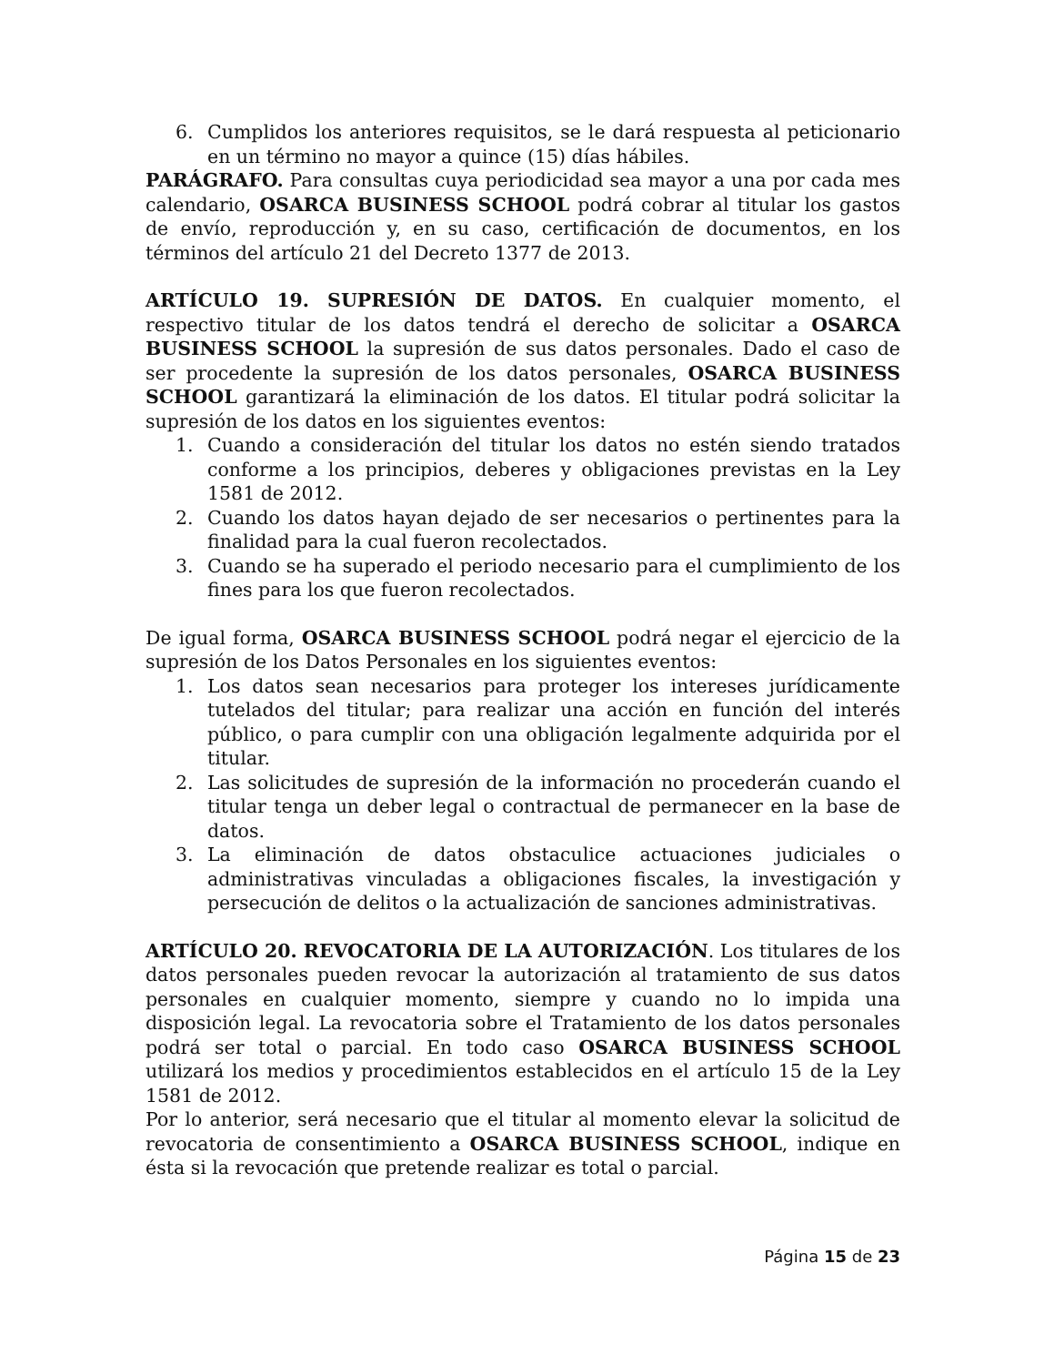6. Cumplidos los anteriores requisitos, se le dará respuesta al peticionario en un término no mayor a quince (15) días hábiles.
PARÁGRAFO. Para consultas cuya periodicidad sea mayor a una por cada mes calendario, OSARCA BUSINESS SCHOOL podrá cobrar al titular los gastos de envío, reproducción y, en su caso, certificación de documentos, en los términos del artículo 21 del Decreto 1377 de 2013.
ARTÍCULO 19. SUPRESIÓN DE DATOS. En cualquier momento, el respectivo titular de los datos tendrá el derecho de solicitar a OSARCA BUSINESS SCHOOL la supresión de sus datos personales. Dado el caso de ser procedente la supresión de los datos personales, OSARCA BUSINESS SCHOOL garantizará la eliminación de los datos. El titular podrá solicitar la supresión de los datos en los siguientes eventos:
1. Cuando a consideración del titular los datos no estén siendo tratados conforme a los principios, deberes y obligaciones previstas en la Ley 1581 de 2012.
2. Cuando los datos hayan dejado de ser necesarios o pertinentes para la finalidad para la cual fueron recolectados.
3. Cuando se ha superado el periodo necesario para el cumplimiento de los fines para los que fueron recolectados.
De igual forma, OSARCA BUSINESS SCHOOL podrá negar el ejercicio de la supresión de los Datos Personales en los siguientes eventos:
1. Los datos sean necesarios para proteger los intereses jurídicamente tutelados del titular; para realizar una acción en función del interés público, o para cumplir con una obligación legalmente adquirida por el titular.
2. Las solicitudes de supresión de la información no procederán cuando el titular tenga un deber legal o contractual de permanecer en la base de datos.
3. La eliminación de datos obstaculice actuaciones judiciales o administrativas vinculadas a obligaciones fiscales, la investigación y persecución de delitos o la actualización de sanciones administrativas.
ARTÍCULO 20. REVOCATORIA DE LA AUTORIZACIÓN. Los titulares de los datos personales pueden revocar la autorización al tratamiento de sus datos personales en cualquier momento, siempre y cuando no lo impida una disposición legal. La revocatoria sobre el Tratamiento de los datos personales podrá ser total o parcial. En todo caso OSARCA BUSINESS SCHOOL utilizará los medios y procedimientos establecidos en el artículo 15 de la Ley 1581 de 2012.
Por lo anterior, será necesario que el titular al momento elevar la solicitud de revocatoria de consentimiento a OSARCA BUSINESS SCHOOL, indique en ésta si la revocación que pretende realizar es total o parcial.
Página 15 de 23